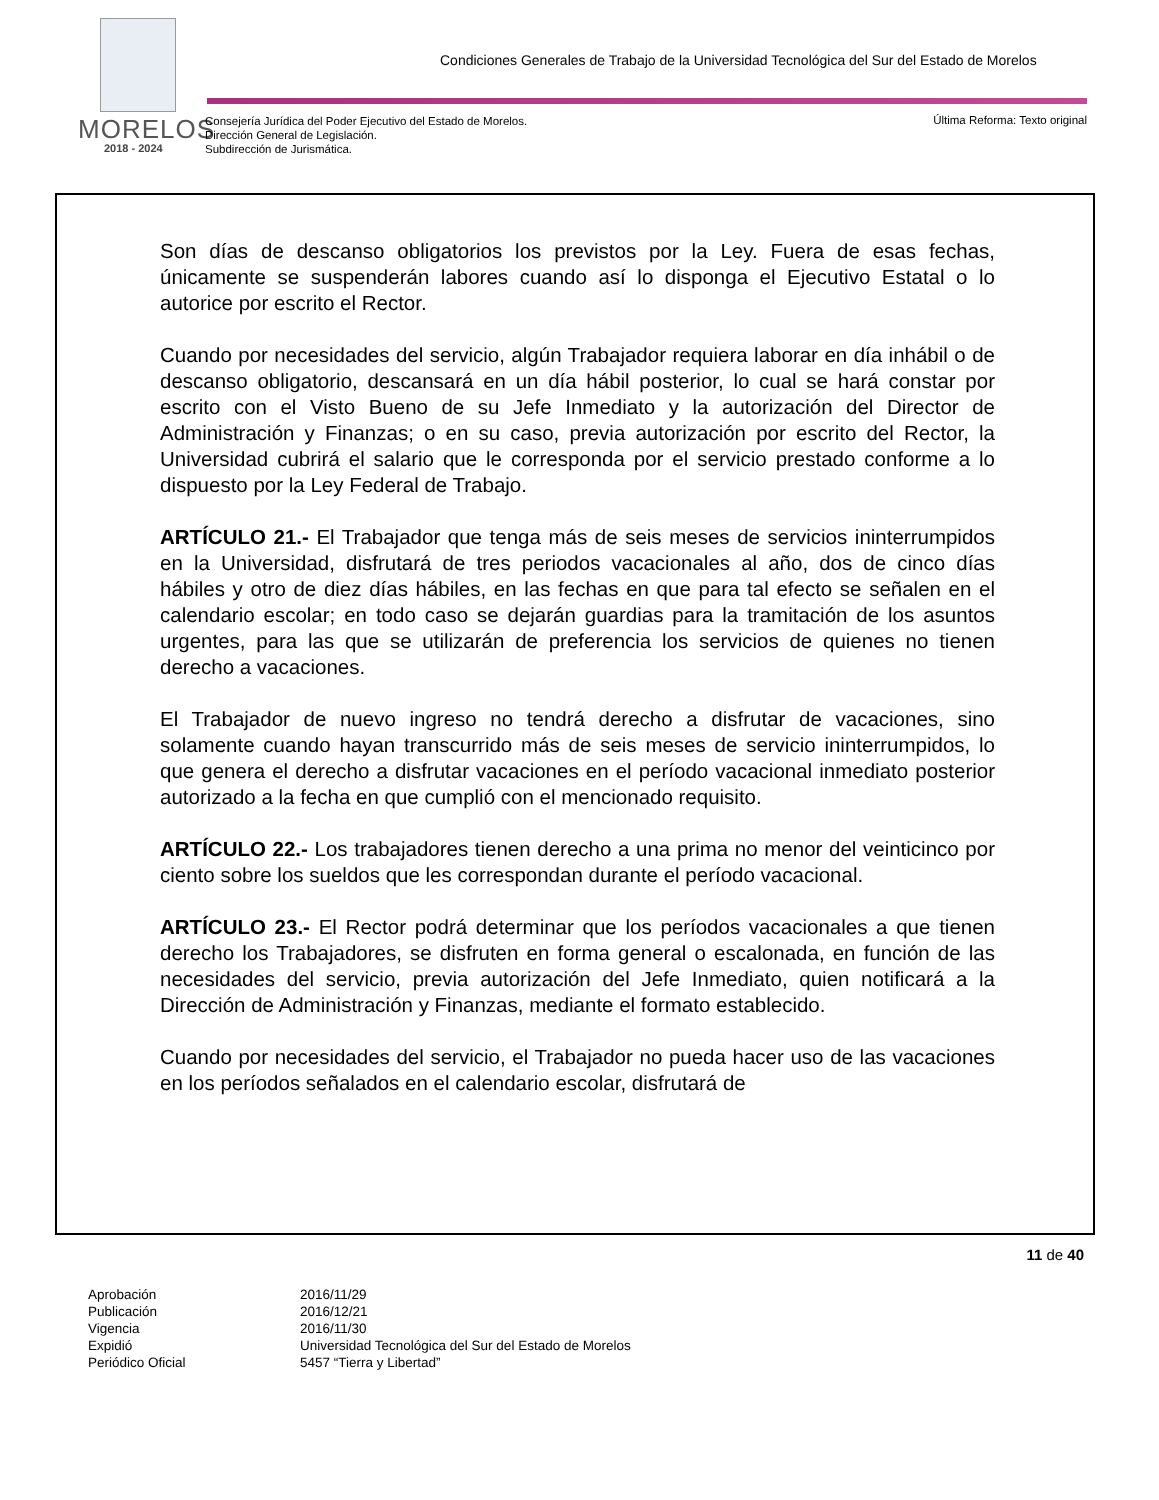Condiciones Generales de Trabajo de la Universidad Tecnológica del Sur del Estado de Morelos
MORELOS
2018 - 2024
Consejería Jurídica del Poder Ejecutivo del Estado de Morelos.
Dirección General de Legislación.
Subdirección de Jurismática.
Última Reforma: Texto original
Son días de descanso obligatorios los previstos por la Ley. Fuera de esas fechas, únicamente se suspenderán labores cuando así lo disponga el Ejecutivo Estatal o lo autorice por escrito el Rector.
Cuando por necesidades del servicio, algún Trabajador requiera laborar en día inhábil o de descanso obligatorio, descansará en un día hábil posterior, lo cual se hará constar por escrito con el Visto Bueno de su Jefe Inmediato y la autorización del Director de Administración y Finanzas; o en su caso, previa autorización por escrito del Rector, la Universidad cubrirá el salario que le corresponda por el servicio prestado conforme a lo dispuesto por la Ley Federal de Trabajo.
ARTÍCULO 21.- El Trabajador que tenga más de seis meses de servicios ininterrumpidos en la Universidad, disfrutará de tres periodos vacacionales al año, dos de cinco días hábiles y otro de diez días hábiles, en las fechas en que para tal efecto se señalen en el calendario escolar; en todo caso se dejarán guardias para la tramitación de los asuntos urgentes, para las que se utilizarán de preferencia los servicios de quienes no tienen derecho a vacaciones.
El Trabajador de nuevo ingreso no tendrá derecho a disfrutar de vacaciones, sino solamente cuando hayan transcurrido más de seis meses de servicio ininterrumpidos, lo que genera el derecho a disfrutar vacaciones en el período vacacional inmediato posterior autorizado a la fecha en que cumplió con el mencionado requisito.
ARTÍCULO 22.- Los trabajadores tienen derecho a una prima no menor del veinticinco por ciento sobre los sueldos que les correspondan durante el período vacacional.
ARTÍCULO 23.- El Rector podrá determinar que los períodos vacacionales a que tienen derecho los Trabajadores, se disfruten en forma general o escalonada, en función de las necesidades del servicio, previa autorización del Jefe Inmediato, quien notificará a la Dirección de Administración y Finanzas, mediante el formato establecido.
Cuando por necesidades del servicio, el Trabajador no pueda hacer uso de las vacaciones en los períodos señalados en el calendario escolar, disfrutará de
11 de 40
| Aprobación | 2016/11/29 |
| Publicación | 2016/12/21 |
| Vigencia | 2016/11/30 |
| Expidió | Universidad Tecnológica del Sur del Estado de Morelos |
| Periódico Oficial | 5457 “Tierra y Libertad” |